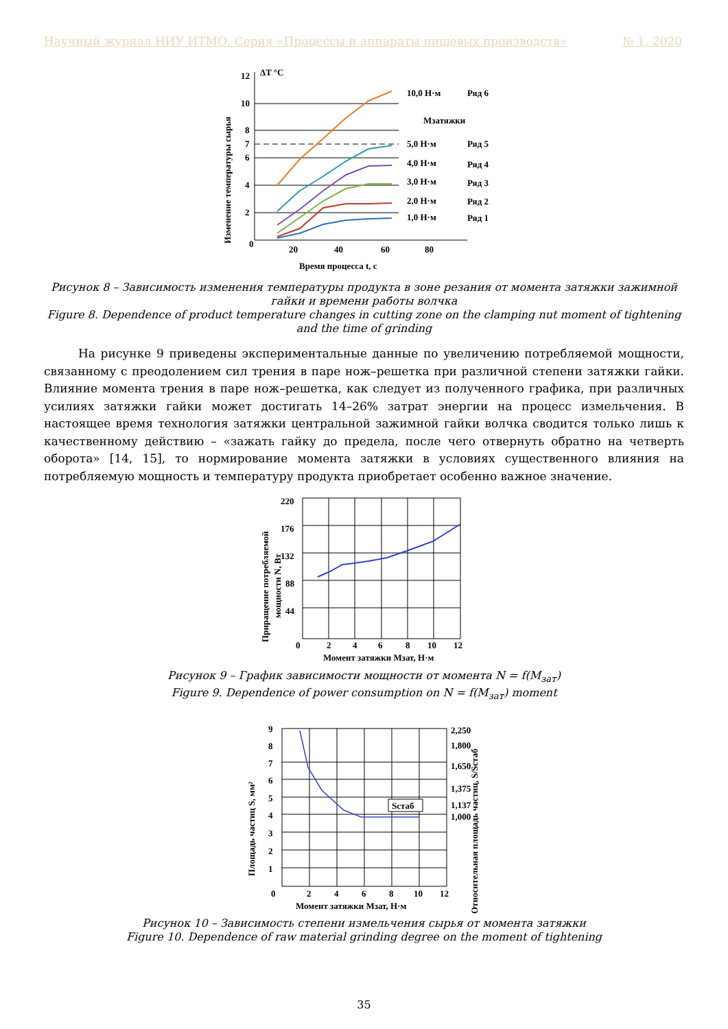Научный журнал НИУ ИТМО. Серия «Процессы и аппараты пищевых производств» № 1, 2020
Изменение температуры сырья
12
10
8
7
6
4
2
0
ΔT °C
20
40
60
80
Время процесса t, с
10,0 Н·м
Ряд 6
Мзатяжки
5,0 Н·м
Ряд 5
4,0 Н·м
Ряд 4
3,0 Н·м
Ряд 3
2,0 Н·м
Ряд 2
1,0 Н·м
Ряд 1
Рисунок 8 – Зависимость изменения температуры продукта в зоне резания от момента затяжки зажимной гайки и времени работы волчка
Figure 8. Dependence of product temperature changes in cutting zone on the clamping nut moment of tightening and the time of grinding
На рисунке 9 приведены экспериментальные данные по увеличению потребляемой мощности, связанному с преодолением сил трения в паре нож–решетка при различной степени затяжки гайки. Влияние момента трения в паре нож–решетка, как следует из полученного графика, при различных усилиях затяжки гайки может достигать 14–26% затрат энергии на процесс измельчения. В настоящее время технология затяжки центральной зажимной гайки волчка сводится только лишь к качественному действию – «зажать гайку до предела, после чего отвернуть обратно на четверть оборота» [14, 15], то нормирование момента затяжки в условиях существенного влияния на потребляемую мощность и температуру продукта приобретает особенно важное значение.
Приращение потребляемой
мощности N, Вт
220
176
132
88
44
0
2
4
6
8
10
12
Момент затяжки Мзат, Н·м
Рисунок 9 – График зависимости мощности от момента N = f(M<sub>зат</sub>)
Figure 9. Dependence of power consumption on N = f(M<sub>зат</sub>) moment
Площадь частиц S, мм²
Относительная площадь частиц, S/Sстаб
9
8
7
6
5
4
3
2
1
0
2
4
6
8
10
12
Момент затяжки Мзат, Н·м
2,250
1,800
1,650
1,375
1,137
1,000
Sстаб
Рисунок 10 – Зависимость степени измельчения сырья от момента затяжки
Figure 10. Dependence of raw material grinding degree on the moment of tightening
35